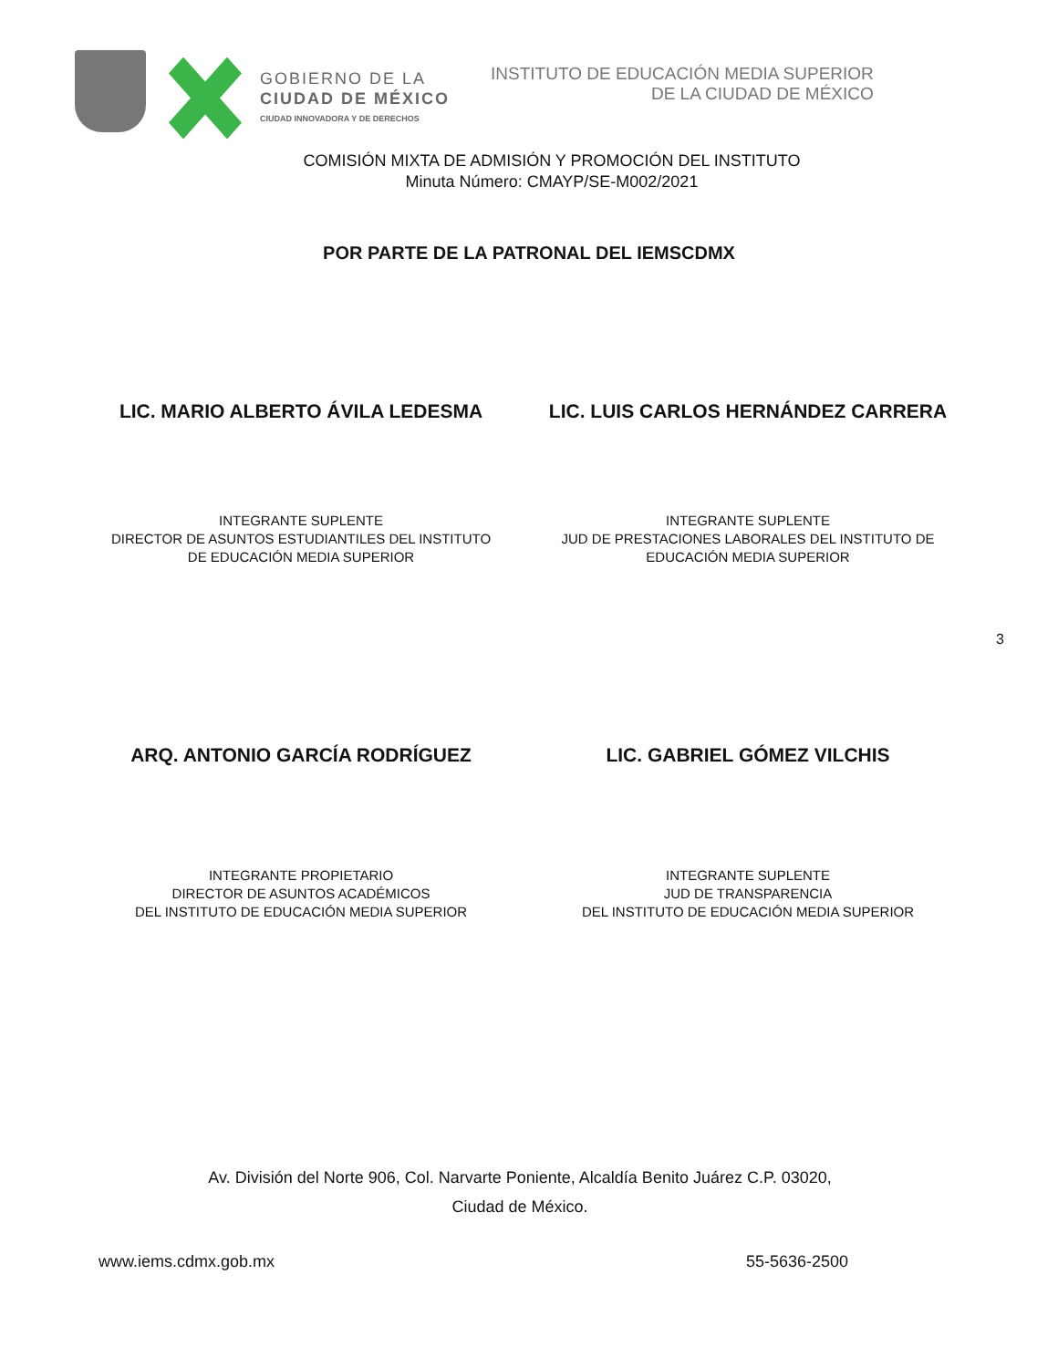GOBIERNO DE LA
CIUDAD DE MÉXICO
CIUDAD INNOVADORA Y DE DERECHOS
INSTITUTO DE EDUCACIÓN MEDIA SUPERIOR
DE LA CIUDAD DE MÉXICO
COMISIÓN MIXTA DE ADMISIÓN Y PROMOCIÓN DEL INSTITUTO
Minuta Número: CMAYP/SE-M002/2021
POR PARTE DE LA PATRONAL DEL IEMSCDMX
LIC. MARIO ALBERTO ÁVILA LEDESMA LIC. LUIS CARLOS HERNÁNDEZ CARRERA
INTEGRANTE SUPLENTE
DIRECTOR DE ASUNTOS ESTUDIANTILES DEL INSTITUTO DE EDUCACIÓN MEDIA SUPERIOR
INTEGRANTE SUPLENTE
JUD DE PRESTACIONES LABORALES DEL INSTITUTO DE EDUCACIÓN MEDIA SUPERIOR
3
ARQ. ANTONIO GARCÍA RODRÍGUEZ LIC. GABRIEL GÓMEZ VILCHIS
INTEGRANTE PROPIETARIO
DIRECTOR DE ASUNTOS ACADÉMICOS
DEL INSTITUTO DE EDUCACIÓN MEDIA SUPERIOR
INTEGRANTE SUPLENTE
JUD DE TRANSPARENCIA
DEL INSTITUTO DE EDUCACIÓN MEDIA SUPERIOR
Av. División del Norte 906, Col. Narvarte Poniente, Alcaldía Benito Juárez C.P. 03020,
Ciudad de México.
www.iems.cdmx.gob.mx 55-5636-2500